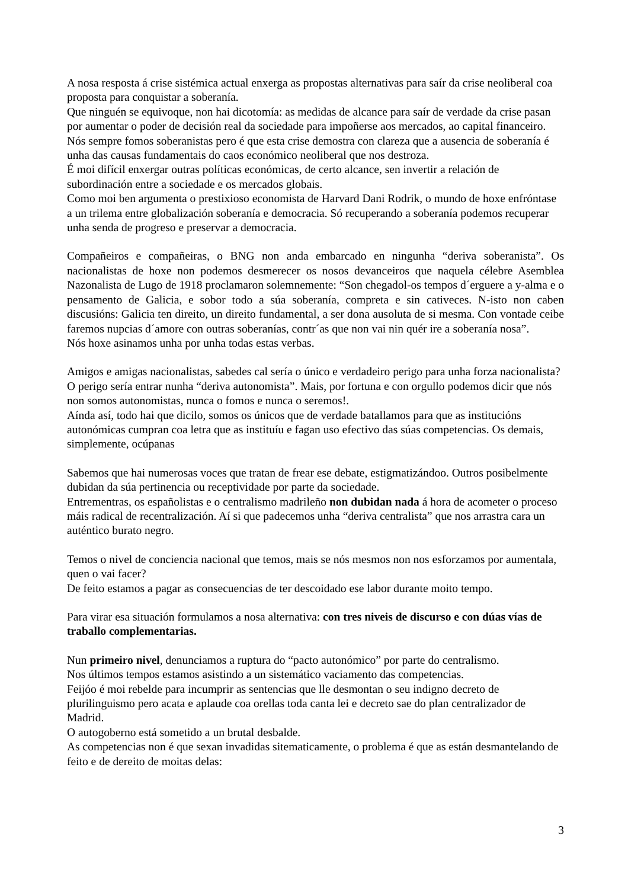A nosa resposta á crise sistémica actual enxerga as propostas alternativas para saír da crise neoliberal coa proposta para conquistar a soberanía.
Que ninguén se equivoque, non hai dicotomía: as medidas de alcance para saír de verdade da crise pasan por aumentar o poder de decisión real da sociedade para impoñerse aos mercados, ao capital financeiro.
Nós sempre fomos soberanistas pero é que esta crise demostra con clareza que a ausencia de soberanía é unha das causas fundamentais do caos económico neoliberal que nos destroza.
É moi difícil enxergar outras políticas económicas, de certo alcance, sen invertir a relación de subordinación entre a sociedade e os mercados globais.
Como moi ben argumenta o prestixioso economista de Harvard Dani Rodrik, o mundo de hoxe enfróntase a un trilema entre globalización soberanía e democracia. Só recuperando a soberanía podemos recuperar unha senda de progreso e preservar a democracia.
Compañeiros e compañeiras, o BNG non anda embarcado en ningunha “deriva soberanista”. Os nacionalistas de hoxe non podemos desmerecer os nosos devanceiros que naquela célebre Asemblea Nazonalista de Lugo de 1918 proclamaron solemnemente: “Son chegadol-os tempos d´erguere a y-alma e o pensamento de Galicia, e sobor todo a súa soberanía, compreta e sin cativeces. N-isto non caben discusións: Galicia ten direito, un direito fundamental, a ser dona ausoluta de si mesma. Con vontade ceibe faremos nupcias d´amore con outras soberanías, contr´as que non vai nin quér ire a soberanía nosa”.
Nós hoxe asinamos unha por unha todas estas verbas.
Amigos e amigas nacionalistas, sabedes cal sería o único e verdadeiro perigo para unha forza nacionalista? O perigo sería entrar nunha “deriva autonomista”. Mais, por fortuna e con orgullo podemos dicir que nós non somos autonomistas, nunca o fomos e nunca o seremos!.
Aínda así, todo hai que dicilo, somos os únicos que de verdade batallamos para que as institucións autonómicas cumpran coa letra que as instituíu e fagan uso efectivo das súas competencias. Os demais, simplemente, ocúpanas
Sabemos que hai numerosas voces que tratan de frear ese debate, estigmatizándoo. Outros posibelmente dubidan da súa pertinencia ou receptividade por parte da sociedade.
Entrementras, os españolistas e o centralismo madrileño non dubidan nada á hora de acometer o proceso máis radical de recentralización. Aí si que padecemos unha “deriva centralista” que nos arrastra cara un auténtico burato negro.
Temos o nivel de conciencia nacional que temos, mais se nós mesmos non nos esforzamos por aumentala, quen o vai facer?
De feito estamos a pagar as consecuencias de ter descoidado ese labor durante moito tempo.
Para virar esa situación formulamos a nosa alternativa: con tres niveis de discurso e con dúas vías de traballo complementarias.
Nun primeiro nivel, denunciamos a ruptura do “pacto autonómico” por parte do centralismo.
Nos últimos tempos estamos asistindo a un sistemático vaciamento das competencias.
Feijóo é moi rebelde para incumprir as sentencias que lle desmontan o seu indigno decreto de plurilinguismo pero acata e aplaude coa orellas toda canta lei e decreto sae do plan centralizador de Madrid.
O autogoberno está sometido a un brutal desbalde.
As competencias non é que sexan invadidas sitematicamente, o problema é que as están desmantelando de feito e de dereito de moitas delas:
3